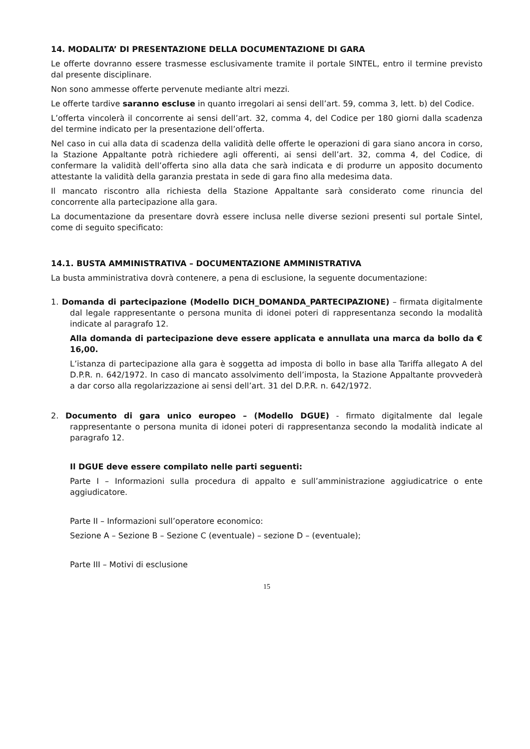14. MODALITA’ DI PRESENTAZIONE DELLA DOCUMENTAZIONE DI GARA
Le offerte dovranno essere trasmesse esclusivamente tramite il portale SINTEL, entro il termine previsto dal presente disciplinare.
Non sono ammesse offerte pervenute mediante altri mezzi.
Le offerte tardive saranno escluse in quanto irregolari ai sensi dell’art. 59, comma 3, lett. b) del Codice.
L’offerta vincolerà il concorrente ai sensi dell’art. 32, comma 4, del Codice per 180 giorni dalla scadenza del termine indicato per la presentazione dell’offerta.
Nel caso in cui alla data di scadenza della validità delle offerte le operazioni di gara siano ancora in corso, la Stazione Appaltante potrà richiedere agli offerenti, ai sensi dell’art. 32, comma 4, del Codice, di confermare la validità dell’offerta sino alla data che sarà indicata e di produrre un apposito documento attestante la validità della garanzia prestata in sede di gara fino alla medesima data.
Il mancato riscontro alla richiesta della Stazione Appaltante sarà considerato come rinuncia del concorrente alla partecipazione alla gara.
La documentazione da presentare dovrà essere inclusa nelle diverse sezioni presenti sul portale Sintel, come di seguito specificato:
14.1. BUSTA AMMINISTRATIVA – DOCUMENTAZIONE AMMINISTRATIVA
La busta amministrativa dovrà contenere, a pena di esclusione, la seguente documentazione:
1. Domanda di partecipazione (Modello DICH_DOMANDA_PARTECIPAZIONE) – firmata digitalmente dal legale rappresentante o persona munita di idonei poteri di rappresentanza secondo la modalità indicate al paragrafo 12.
Alla domanda di partecipazione deve essere applicata e annullata una marca da bollo da € 16,00.
L’istanza di partecipazione alla gara è soggetta ad imposta di bollo in base alla Tariffa allegato A del D.P.R. n. 642/1972. In caso di mancato assolvimento dell’imposta, la Stazione Appaltante provvederà a dar corso alla regolarizzazione ai sensi dell’art. 31 del D.P.R. n. 642/1972.
2. Documento di gara unico europeo – (Modello DGUE) - firmato digitalmente dal legale rappresentante o persona munita di idonei poteri di rappresentanza secondo la modalità indicate al paragrafo 12.
Il DGUE deve essere compilato nelle parti seguenti:
Parte I – Informazioni sulla procedura di appalto e sull’amministrazione aggiudicatrice o ente aggiudicatore.
Parte II – Informazioni sull’operatore economico:
Sezione A – Sezione B – Sezione C (eventuale) – sezione D – (eventuale);
Parte III – Motivi di esclusione
15